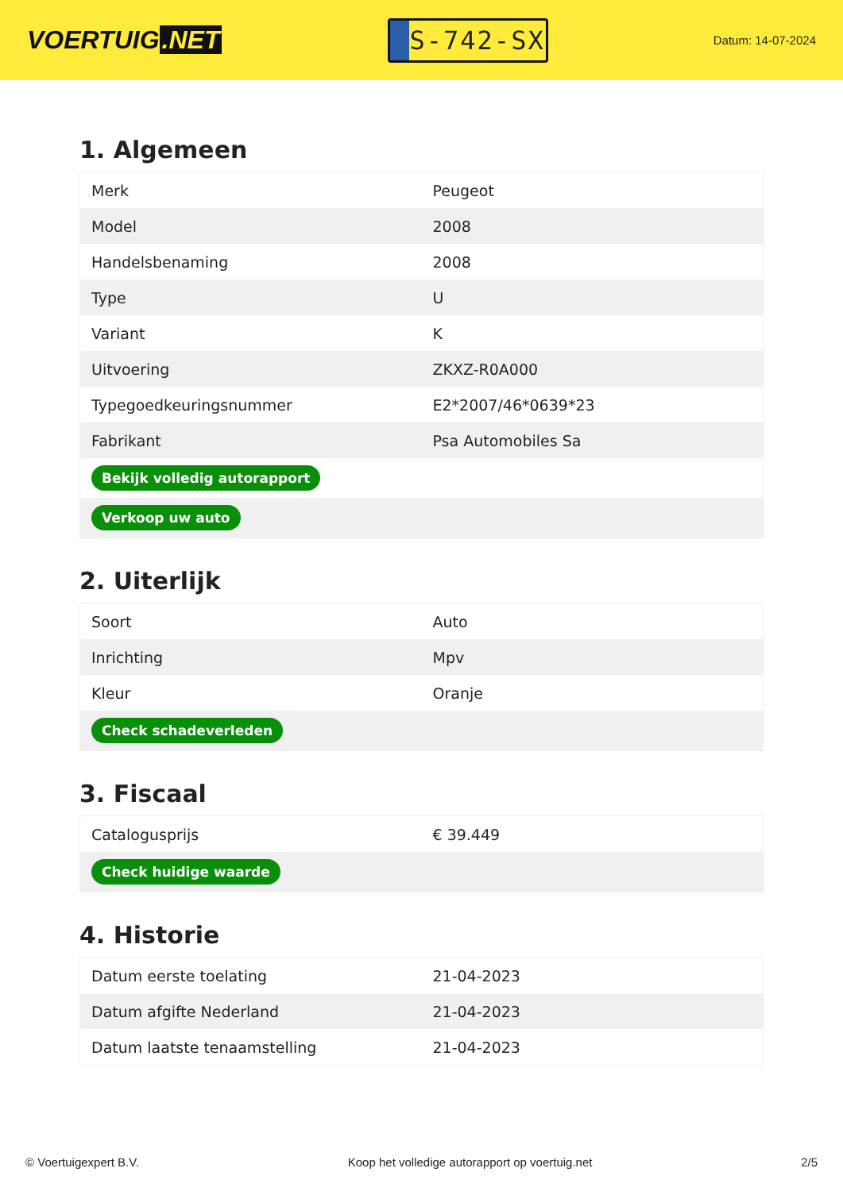VOERTUIG.NET
S-742-SX
Datum: 14-07-2024
1. Algemeen
| Merk | Peugeot |
| Model | 2008 |
| Handelsbenaming | 2008 |
| Type | U |
| Variant | K |
| Uitvoering | ZKXZ-R0A000 |
| Typegoedkeuringsnummer | E2*2007/46*0639*23 |
| Fabrikant | Psa Automobiles Sa |
| Bekijk volledig autorapport | |
| Verkoop uw auto | |
2. Uiterlijk
| Soort | Auto |
| Inrichting | Mpv |
| Kleur | Oranje |
| Check schadeverleden | |
3. Fiscaal
| Catalogusprijs | € 39.449 |
| Check huidige waarde | |
4. Historie
| Datum eerste toelating | 21-04-2023 |
| Datum afgifte Nederland | 21-04-2023 |
| Datum laatste tenaamstelling | 21-04-2023 |
© Voertuigexpert B.V. Koop het volledige autorapport op voertuig.net 2/5